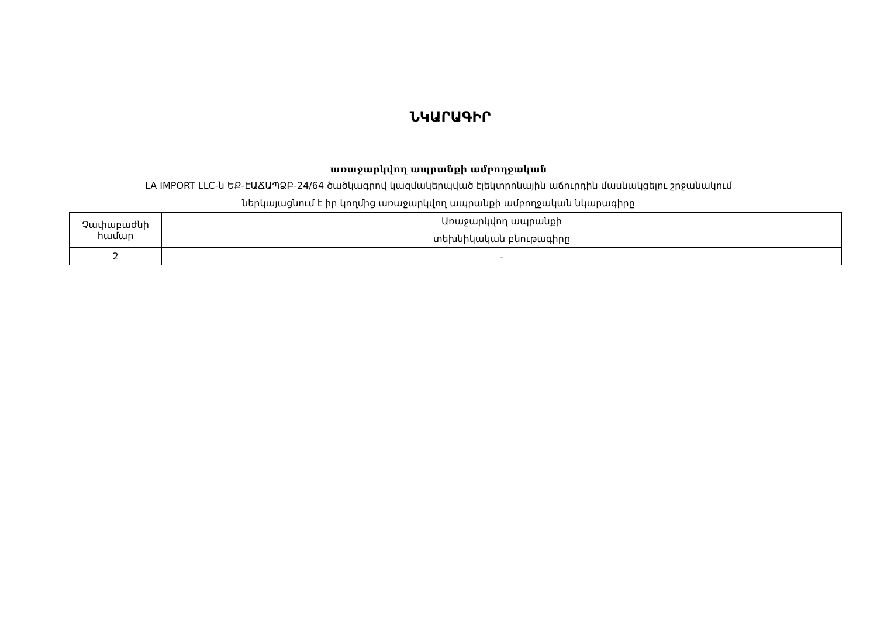ՆԿԱՐԱԳԻՐ
առաջարկվող ապրանքի ամբողջական
LA IMPORT LLC-ն ԵՔ-ԷԱՃԱՊՁԲ-24/64 ծածկագրով կազմակերպված էլեկտրոնային աճուրդին մասնակցելու շրջանակում
ներկայացնում է իր կողմից առաջարկվող ապրանքի ամբողջական նկարագիրը
| Չափաբաժնի համար | Առաջարկվող ապրանքի |
| --- | --- |
| | տեխնիկական բնութագիրը |
| 2 | - |